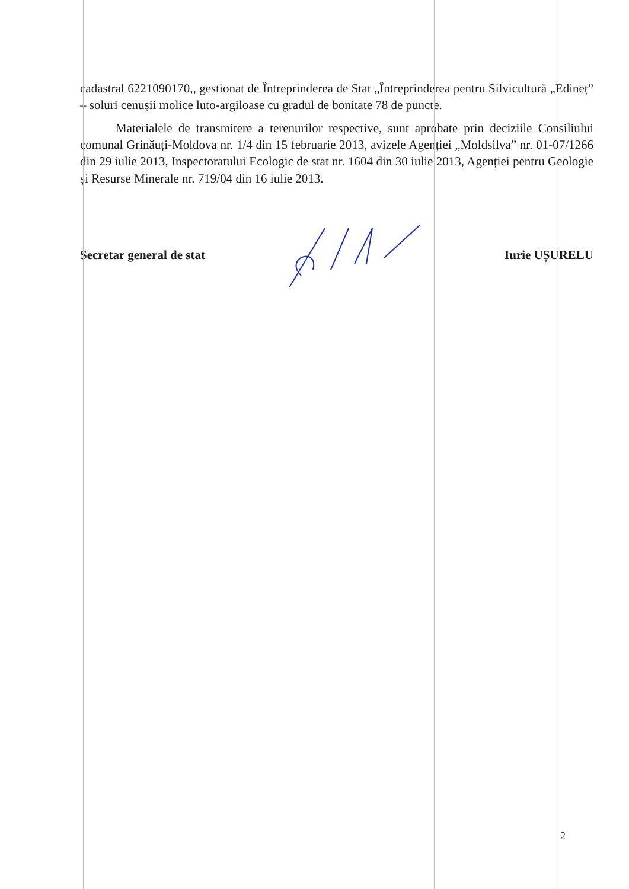cadastral 6221090170,, gestionat de Întreprinderea de Stat „Întreprinderea pentru Silvicultură „Edineț” – soluri cenușii molice luto-argiloase cu gradul de bonitate 78 de puncte.
Materialele de transmitere a terenurilor respective, sunt aprobate prin deciziile Consiliului comunal Grinăuți-Moldova nr. 1/4 din 15 februarie 2013, avizele Agenției „Moldsilva” nr. 01-07/1266 din 29 iulie 2013, Inspectoratului Ecologic de stat nr. 1604 din 30 iulie 2013, Agenției pentru Geologie și Resurse Minerale nr. 719/04 din 16 iulie 2013.
Secretar general de stat Iurie UȘURELU
2